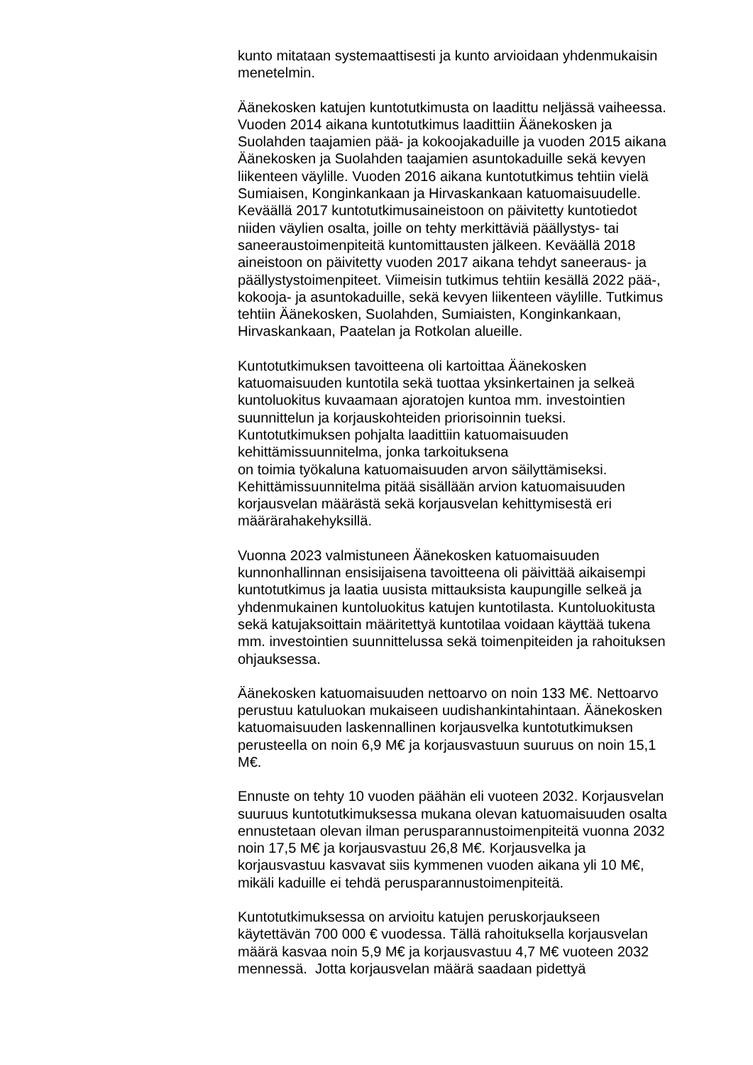kunto mitataan systemaattisesti ja kunto arvioidaan yhdenmukaisin
menetelmin.
Äänekosken katujen kuntotutkimusta on laadittu neljässä vaiheessa.
Vuoden 2014 aikana kuntotutkimus laadittiin Äänekosken ja
Suolahden taajamien pää- ja kokoojakaduille ja vuoden 2015 aikana
Äänekosken ja Suolahden taajamien asuntokaduille sekä kevyen
liikenteen väylille. Vuoden 2016 aikana kuntotutkimus tehtiin vielä
Sumiaisen, Konginkankaan ja Hirvaskankaan katuomaisuudelle.
Keväällä 2017 kuntotutkimusaineistoon on päivitetty kuntotiedot
niiden väylien osalta, joille on tehty merkittäviä päällystys- tai
saneeraustoimenpiteitä kuntomittausten jälkeen. Keväällä 2018
aineistoon on päivitetty vuoden 2017 aikana tehdyt saneeraus- ja
päällystystoimenpiteet. Viimeisin tutkimus tehtiin kesällä 2022 pää-,
kokooja- ja asuntokaduille, sekä kevyen liikenteen väylille. Tutkimus
tehtiin Äänekosken, Suolahden, Sumiaisten, Konginkankaan,
Hirvaskankaan, Paatelan ja Rotkolan alueille.
Kuntotutkimuksen tavoitteena oli kartoittaa Äänekosken
katuomaisuuden kuntotila sekä tuottaa yksinkertainen ja selkeä
kuntoluokitus kuvaamaan ajoratojen kuntoa mm. investointien
suunnittelun ja korjauskohteiden priorisoinnin tueksi.
Kuntotutkimuksen pohjalta laadittiin katuomaisuuden
kehittämissuunnitelma, jonka tarkoituksena
on toimia työkaluna katuomaisuuden arvon säilyttämiseksi.
Kehittämissuunnitelma pitää sisällään arvion katuomaisuuden
korjausvelan määrästä sekä korjausvelan kehittymisestä eri
määrärahakehyksillä.
Vuonna 2023 valmistuneen Äänekosken katuomaisuuden
kunnonhallinnan ensisijaisena tavoitteena oli päivittää aikaisempi
kuntotutkimus ja laatia uusista mittauksista kaupungille selkeä ja
yhdenmukainen kuntoluokitus katujen kuntotilasta. Kuntoluokitusta
sekä katujaksoittain määritettyä kuntotilaa voidaan käyttää tukena
mm. investointien suunnittelussa sekä toimenpiteiden ja rahoituksen
ohjauksessa.
Äänekosken katuomaisuuden nettoarvo on noin 133 M€. Nettoarvo
perustuu katuluokan mukaiseen uudishankintahintaan. Äänekosken
katuomaisuuden laskennallinen korjausvelka kuntotutkimuksen
perusteella on noin 6,9 M€ ja korjausvastuun suuruus on noin 15,1
M€.
Ennuste on tehty 10 vuoden päähän eli vuoteen 2032. Korjausvelan
suuruus kuntotutkimuksessa mukana olevan katuomaisuuden osalta
ennustetaan olevan ilman perusparannustoimenpiteitä vuonna 2032
noin 17,5 M€ ja korjausvastuu 26,8 M€. Korjausvelka ja
korjausvastuu kasvavat siis kymmenen vuoden aikana yli 10 M€,
mikäli kaduille ei tehdä perusparannustoimenpiteitä.
Kuntotutkimuksessa on arvioitu katujen peruskorjaukseen
käytettävän 700 000 € vuodessa. Tällä rahoituksella korjausvelan
määrä kasvaa noin 5,9 M€ ja korjausvastuu 4,7 M€ vuoteen 2032
mennessä. Jotta korjausvelan määrä saadaan pidettyä